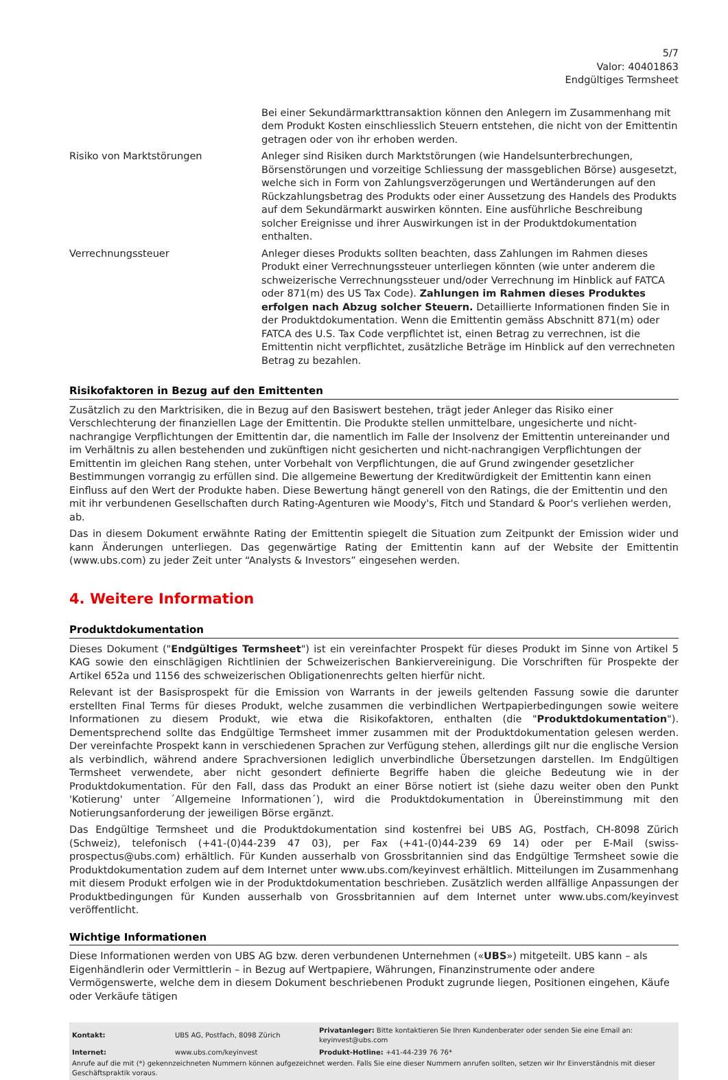5/7
Valor: 40401863
Endgültiges Termsheet
| | Bei einer Sekundärmarkttransaktion können den Anlegern im Zusammenhang mit dem Produkt Kosten einschliesslich Steuern entstehen, die nicht von der Emittentin getragen oder von ihr erhoben werden. |
| Risiko von Marktstörungen | Anleger sind Risiken durch Marktstörungen (wie Handelsunterbrechungen, Börsenstörungen und vorzeitige Schliessung der massgeblichen Börse) ausgesetzt, welche sich in Form von Zahlungsverzögerungen und Wertänderungen auf den Rückzahlungsbetrag des Produkts oder einer Aussetzung des Handels des Produkts auf dem Sekundärmarkt auswirken könnten. Eine ausführliche Beschreibung solcher Ereignisse und ihrer Auswirkungen ist in der Produktdokumentation enthalten. |
| Verrechnungssteuer | Anleger dieses Produkts sollten beachten, dass Zahlungen im Rahmen dieses Produkt einer Verrechnungssteuer unterliegen könnten (wie unter anderem die schweizerische Verrechnungssteuer und/oder Verrechnung im Hinblick auf FATCA oder 871(m) des US Tax Code). Zahlungen im Rahmen dieses Produktes erfolgen nach Abzug solcher Steuern. Detaillierte Informationen finden Sie in der Produktdokumentation. Wenn die Emittentin gemäss Abschnitt 871(m) oder FATCA des U.S. Tax Code verpflichtet ist, einen Betrag zu verrechnen, ist die Emittentin nicht verpflichtet, zusätzliche Beträge im Hinblick auf den verrechneten Betrag zu bezahlen. |
Risikofaktoren in Bezug auf den Emittenten
Zusätzlich zu den Marktrisiken, die in Bezug auf den Basiswert bestehen, trägt jeder Anleger das Risiko einer Verschlechterung der finanziellen Lage der Emittentin. Die Produkte stellen unmittelbare, ungesicherte und nicht-nachrangige Verpflichtungen der Emittentin dar, die namentlich im Falle der Insolvenz der Emittentin untereinander und im Verhältnis zu allen bestehenden und zukünftigen nicht gesicherten und nicht-nachrangigen Verpflichtungen der Emittentin im gleichen Rang stehen, unter Vorbehalt von Verpflichtungen, die auf Grund zwingender gesetzlicher Bestimmungen vorrangig zu erfüllen sind. Die allgemeine Bewertung der Kreditwürdigkeit der Emittentin kann einen Einfluss auf den Wert der Produkte haben. Diese Bewertung hängt generell von den Ratings, die der Emittentin und den mit ihr verbundenen Gesellschaften durch Rating-Agenturen wie Moody's, Fitch und Standard & Poor's verliehen werden, ab.
Das in diesem Dokument erwähnte Rating der Emittentin spiegelt die Situation zum Zeitpunkt der Emission wider und kann Änderungen unterliegen. Das gegenwärtige Rating der Emittentin kann auf der Website der Emittentin (www.ubs.com) zu jeder Zeit unter “Analysts & Investors” eingesehen werden.
4. Weitere Information
Produktdokumentation
Dieses Dokument ("Endgültiges Termsheet") ist ein vereinfachter Prospekt für dieses Produkt im Sinne von Artikel 5 KAG sowie den einschlägigen Richtlinien der Schweizerischen Bankiervereinigung. Die Vorschriften für Prospekte der Artikel 652a und 1156 des schweizerischen Obligationenrechts gelten hierfür nicht.
Relevant ist der Basisprospekt für die Emission von Warrants in der jeweils geltenden Fassung sowie die darunter erstellten Final Terms für dieses Produkt, welche zusammen die verbindlichen Wertpapierbedingungen sowie weitere Informationen zu diesem Produkt, wie etwa die Risikofaktoren, enthalten (die "Produktdokumentation"). Dementsprechend sollte das Endgültige Termsheet immer zusammen mit der Produktdokumentation gelesen werden. Der vereinfachte Prospekt kann in verschiedenen Sprachen zur Verfügung stehen, allerdings gilt nur die englische Version als verbindlich, während andere Sprachversionen lediglich unverbindliche Übersetzungen darstellen. Im Endgültigen Termsheet verwendete, aber nicht gesondert definierte Begriffe haben die gleiche Bedeutung wie in der Produktdokumentation. Für den Fall, dass das Produkt an einer Börse notiert ist (siehe dazu weiter oben den Punkt 'Kotierung' unter ´Allgemeine Informationen´), wird die Produktdokumentation in Übereinstimmung mit den Notierungsanforderung der jeweiligen Börse ergänzt.
Das Endgültige Termsheet und die Produktdokumentation sind kostenfrei bei UBS AG, Postfach, CH-8098 Zürich (Schweiz), telefonisch (+41-(0)44-239 47 03), per Fax (+41-(0)44-239 69 14) oder per E-Mail (swiss-prospectus@ubs.com) erhältlich. Für Kunden ausserhalb von Grossbritannien sind das Endgültige Termsheet sowie die Produktdokumentation zudem auf dem Internet unter www.ubs.com/keyinvest erhältlich. Mitteilungen im Zusammenhang mit diesem Produkt erfolgen wie in der Produktdokumentation beschrieben. Zusätzlich werden allfällige Anpassungen der Produktbedingungen für Kunden ausserhalb von Grossbritannien auf dem Internet unter www.ubs.com/keyinvest veröffentlicht.
Wichtige Informationen
Diese Informationen werden von UBS AG bzw. deren verbundenen Unternehmen («UBS») mitgeteilt. UBS kann – als Eigenhändlerin oder Vermittlerin – in Bezug auf Wertpapiere, Währungen, Finanzinstrumente oder andere Vermögenswerte, welche dem in diesem Dokument beschriebenen Produkt zugrunde liegen, Positionen eingehen, Käufe oder Verkäufe tätigen
| Kontakt: | UBS AG, Postfach, 8098 Zürich | Privatanleger: Bitte kontaktieren Sie Ihren Kundenberater oder senden Sie eine Email an: keyinvest@ubs.com |
| Internet: | www.ubs.com/keyinvest | Produkt-Hotline: +41-44-239 76 76* |
Anrufe auf die mit (*) gekennzeichneten Nummern können aufgezeichnet werden. Falls Sie eine dieser Nummern anrufen sollten, setzen wir Ihr Einverständnis mit dieser Geschäftspraktik voraus.